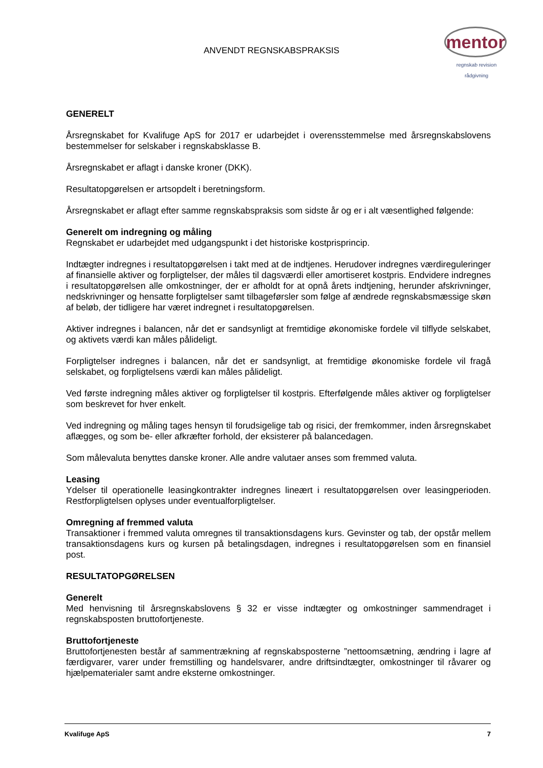ANVENDT REGNSKABSPRAKSIS
mentor
regnskab revision rådgivning
GENERELT
Årsregnskabet for Kvalifuge ApS for 2017 er udarbejdet i overensstemmelse med årsregnskabslovens bestemmelser for selskaber i regnskabsklasse B.
Årsregnskabet er aflagt i danske kroner (DKK).
Resultatopgørelsen er artsopdelt i beretningsform.
Årsregnskabet er aflagt efter samme regnskabspraksis som sidste år og er i alt væsentlighed følgende:
Generelt om indregning og måling
Regnskabet er udarbejdet med udgangspunkt i det historiske kostprisprincip.
Indtægter indregnes i resultatopgørelsen i takt med at de indtjenes. Herudover indregnes værdireguleringer af finansielle aktiver og forpligtelser, der måles til dagsværdi eller amortiseret kostpris. Endvidere indregnes i resultatopgørelsen alle omkostninger, der er afholdt for at opnå årets indtjening, herunder afskrivninger, nedskrivninger og hensatte forpligtelser samt tilbageførsler som følge af ændrede regnskabsmæssige skøn af beløb, der tidligere har været indregnet i resultatopgørelsen.
Aktiver indregnes i balancen, når det er sandsynligt at fremtidige økonomiske fordele vil tilflyde selskabet, og aktivets værdi kan måles pålideligt.
Forpligtelser indregnes i balancen, når det er sandsynligt, at fremtidige økonomiske fordele vil fragå selskabet, og forpligtelsens værdi kan måles pålideligt.
Ved første indregning måles aktiver og forpligtelser til kostpris. Efterfølgende måles aktiver og forpligtelser som beskrevet for hver enkelt.
Ved indregning og måling tages hensyn til forudsigelige tab og risici, der fremkommer, inden årsregnskabet aflægges, og som be- eller afkræfter forhold, der eksisterer på balancedagen.
Som målevaluta benyttes danske kroner. Alle andre valutaer anses som fremmed valuta.
Leasing
Ydelser til operationelle leasingkontrakter indregnes lineært i resultatopgørelsen over leasingperioden. Restforpligtelsen oplyses under eventualforpligtelser.
Omregning af fremmed valuta
Transaktioner i fremmed valuta omregnes til transaktionsdagens kurs. Gevinster og tab, der opstår mellem transaktionsdagens kurs og kursen på betalingsdagen, indregnes i resultatopgørelsen som en finansiel post.
RESULTATOPGØRELSEN
Generelt
Med henvisning til årsregnskabslovens § 32 er visse indtægter og omkostninger sammendraget i regnskabsposten bruttofortjeneste.
Bruttofortjeneste
Bruttofortjenesten består af sammentrækning af regnskabsposterne ”nettoomsætning, ændring i lagre af færdigvarer, varer under fremstilling og handelsvarer, andre driftsindtægter, omkostninger til råvarer og hjælpematerialer samt andre eksterne omkostninger.
Kvalifuge ApS 7